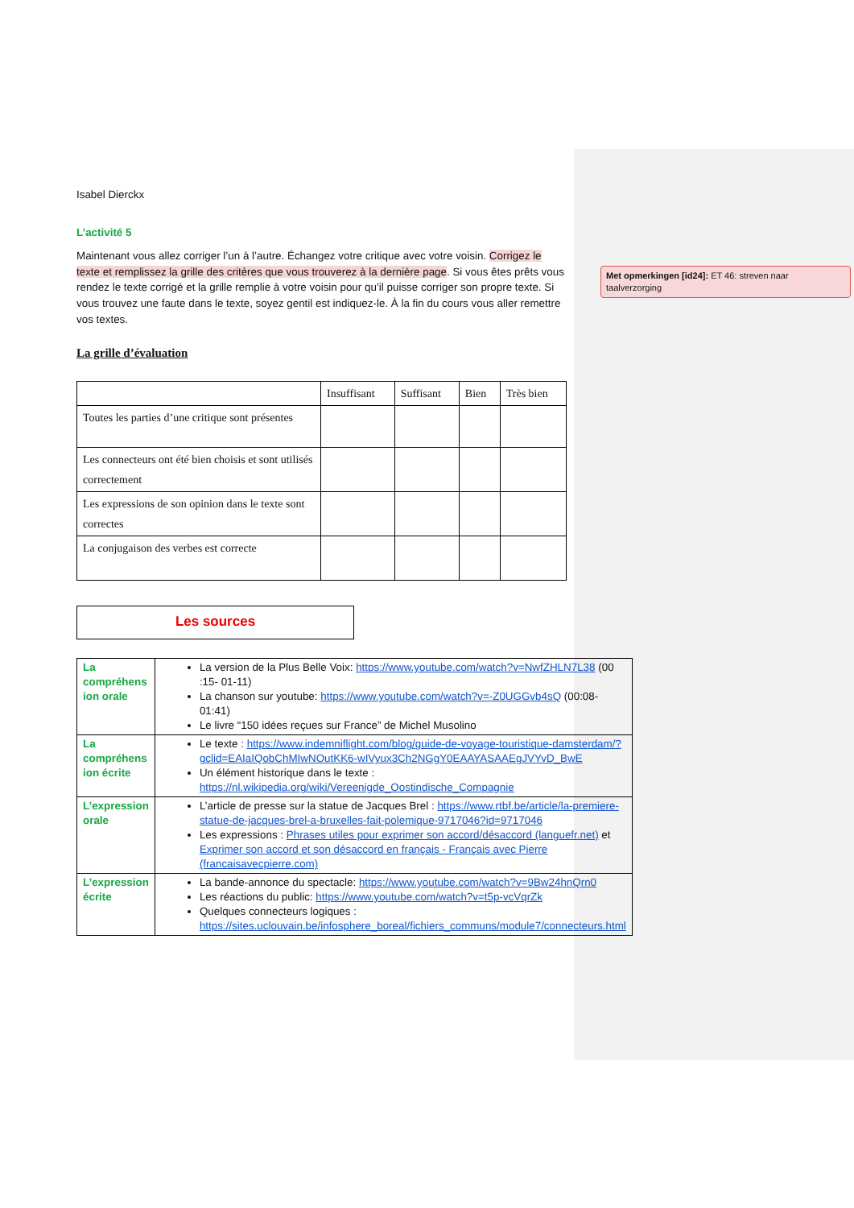Isabel Dierckx
L’activité 5
Maintenant vous allez corriger l’un à l’autre. Échangez votre critique avec votre voisin. Corrigez le texte et remplissez la grille des critères que vous trouverez à la dernière page. Si vous êtes prêts vous rendez le texte corrigé et la grille remplie à votre voisin pour qu’il puisse corriger son propre texte. Si vous trouvez une faute dans le texte, soyez gentil est indiquez-le. À la fin du cours vous aller remettre vos textes.
La grille d’évaluation
| | Insuffisant | Suffisant | Bien | Très bien |
| --- | --- | --- | --- | --- |
| Toutes les parties d’une critique sont présentes | | | | |
| Les connecteurs ont été bien choisis et sont utilisés correctement | | | | |
| Les expressions de son opinion dans le texte sont correctes | | | | |
| La conjugaison des verbes est correcte | | | | |
Les sources
| La compréhens ion orale | La version de la Plus Belle Voix: https://www.youtube.com/watch?v=NwfZHLN7L38 (00 :15- 01-11) La chanson sur youtube: https://www.youtube.com/watch?v=-Z0UGGvb4sQ (00:08-01:41) Le livre “150 idées reçues sur France” de Michel Musolino |
| La compréhens ion écrite | Le texte : https://www.indemniflight.com/blog/guide-de-voyage-touristique-damsterdam/?gclid=EAIaIQobChMIwNOutKK6-wIVyux3Ch2NGgY0EAAYASAAEgJVYvD_BwE Un élément historique dans le texte : https://nl.wikipedia.org/wiki/Vereenigde_Oostindische_Compagnie |
| L’expression orale | L’article de presse sur la statue de Jacques Brel : https://www.rtbf.be/article/la-premiere-statue-de-jacques-brel-a-bruxelles-fait-polemique-9717046?id=9717046 Les expressions : Phrases utiles pour exprimer son accord/désaccord (languefr.net) et Exprimer son accord et son désaccord en français - Français avec Pierre (francaisavecpierre.com) |
| L’expression écrite | La bande-annonce du spectacle: https://www.youtube.com/watch?v=9Bw24hnQrn0 Les réactions du public: https://www.youtube.com/watch?v=t5p-vcVqrZk Quelques connecteurs logiques : https://sites.uclouvain.be/infosphere_boreal/fichiers_communs/module7/connecteurs.html |
Met opmerkingen [id24]: ET 46: streven naar taalverzorging